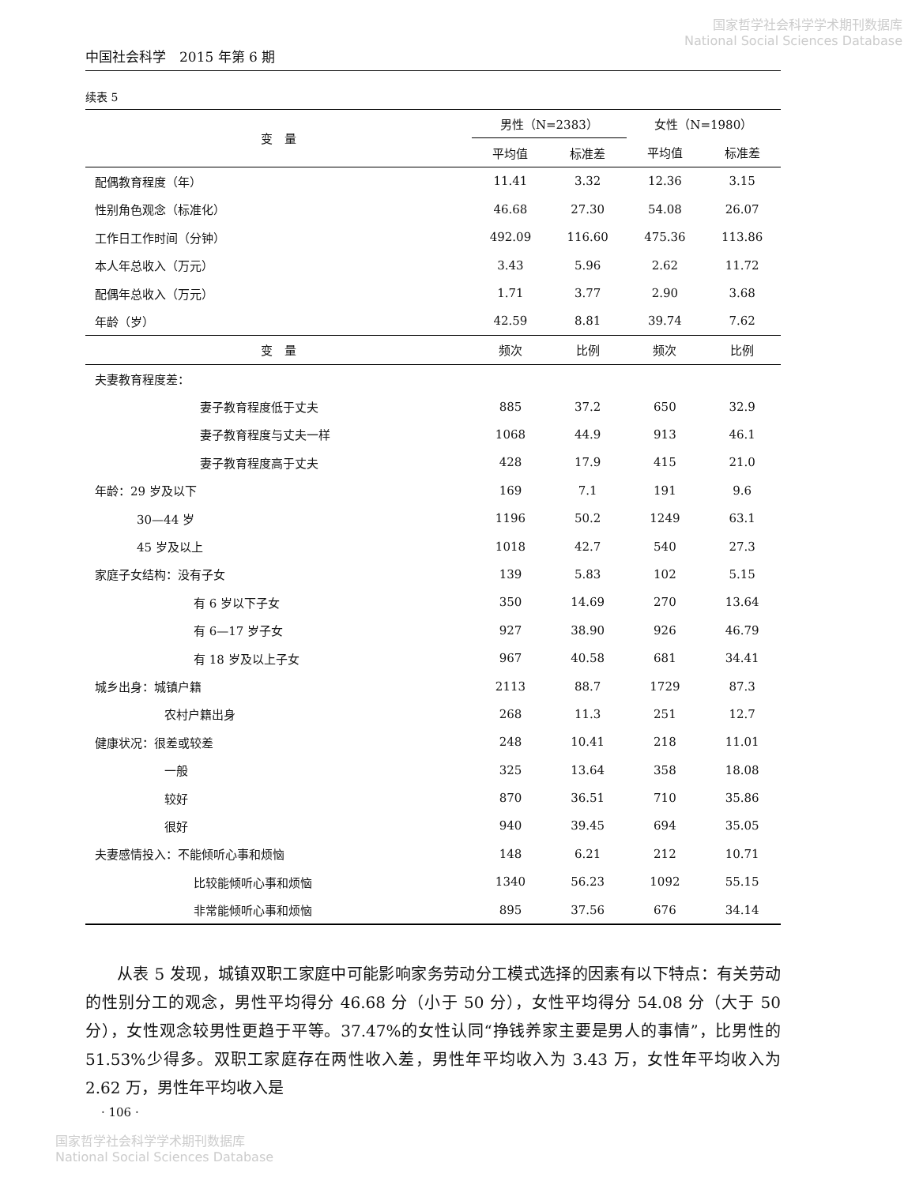国家哲学社会科学学术期刊数据库
National Social Sciences Database
中国社会科学　2015 年第 6 期
续表 5
| 变 量 | 男性（N=2383） | | 女性（N=1980） | |
| --- | --- | --- | --- | --- |
| | 平均值 | 标准差 | 平均值 | 标准差 |
| 配偶教育程度（年） | 11.41 | 3.32 | 12.36 | 3.15 |
| 性别角色观念（标准化） | 46.68 | 27.30 | 54.08 | 26.07 |
| 工作日工作时间（分钟） | 492.09 | 116.60 | 475.36 | 113.86 |
| 本人年总收入（万元） | 3.43 | 5.96 | 2.62 | 11.72 |
| 配偶年总收入（万元） | 1.71 | 3.77 | 2.90 | 3.68 |
| 年龄（岁） | 42.59 | 8.81 | 39.74 | 7.62 |
| 变 量 | 频次 | 比例 | 频次 | 比例 |
| 夫妻教育程度差： | | | | |
| 妻子教育程度低于丈夫 | 885 | 37.2 | 650 | 32.9 |
| 妻子教育程度与丈夫一样 | 1068 | 44.9 | 913 | 46.1 |
| 妻子教育程度高于丈夫 | 428 | 17.9 | 415 | 21.0 |
| 年龄：29 岁及以下 | 169 | 7.1 | 191 | 9.6 |
| 30—44 岁 | 1196 | 50.2 | 1249 | 63.1 |
| 45 岁及以上 | 1018 | 42.7 | 540 | 27.3 |
| 家庭子女结构：没有子女 | 139 | 5.83 | 102 | 5.15 |
| 有 6 岁以下子女 | 350 | 14.69 | 270 | 13.64 |
| 有 6—17 岁子女 | 927 | 38.90 | 926 | 46.79 |
| 有 18 岁及以上子女 | 967 | 40.58 | 681 | 34.41 |
| 城乡出身：城镇户籍 | 2113 | 88.7 | 1729 | 87.3 |
| 农村户籍出身 | 268 | 11.3 | 251 | 12.7 |
| 健康状况：很差或较差 | 248 | 10.41 | 218 | 11.01 |
| 一般 | 325 | 13.64 | 358 | 18.08 |
| 较好 | 870 | 36.51 | 710 | 35.86 |
| 很好 | 940 | 39.45 | 694 | 35.05 |
| 夫妻感情投入：不能倾听心事和烦恼 | 148 | 6.21 | 212 | 10.71 |
| 比较能倾听心事和烦恼 | 1340 | 56.23 | 1092 | 55.15 |
| 非常能倾听心事和烦恼 | 895 | 37.56 | 676 | 34.14 |
从表 5 发现，城镇双职工家庭中可能影响家务劳动分工模式选择的因素有以下特点：有关劳动的性别分工的观念，男性平均得分 46.68 分（小于 50 分），女性平均得分 54.08 分（大于 50 分），女性观念较男性更趋于平等。37.47%的女性认同“挣钱养家主要是男人的事情”，比男性的 51.53%少得多。双职工家庭存在两性收入差，男性年平均收入为 3.43 万，女性年平均收入为 2.62 万，男性年平均收入是
· 106 ·
国家哲学社会科学学术期刊数据库
National Social Sciences Database